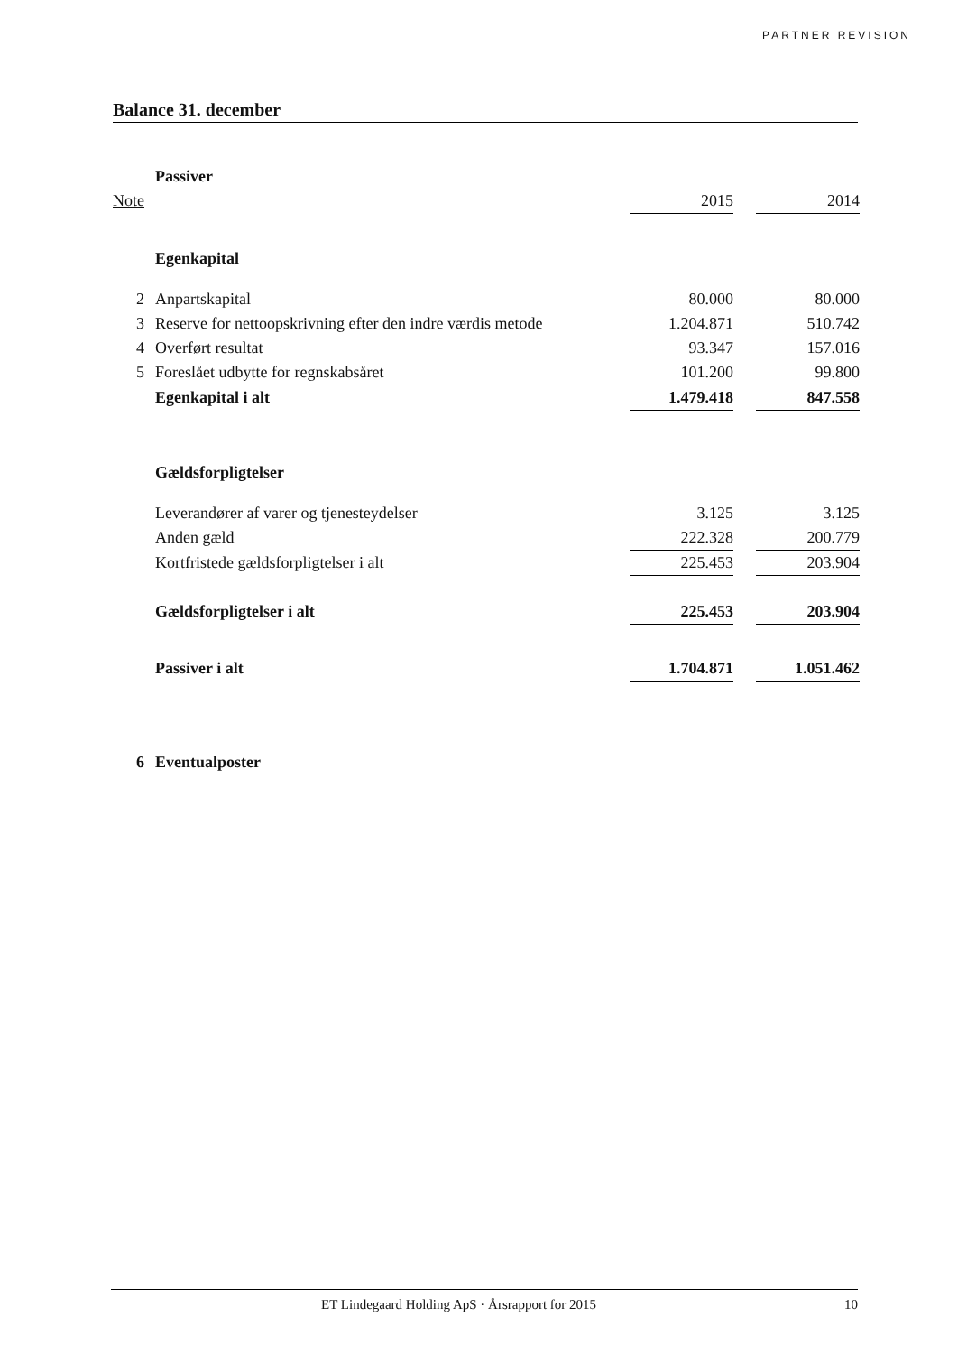PARTNER REVISION
Balance 31. december
| | Passiver | | | |
| Note | | 2015 | | 2014 |
| | Egenkapital | | | |
| 2 | Anpartskapital | 80.000 | | 80.000 |
| 3 | Reserve for nettoopskrivning efter den indre værdis metode | 1.204.871 | | 510.742 |
| 4 | Overført resultat | 93.347 | | 157.016 |
| 5 | Foreslået udbytte for regnskabsåret | 101.200 | | 99.800 |
| | Egenkapital i alt | 1.479.418 | | 847.558 |
| | Gældsforpligtelser | | | |
| | Leverandører af varer og tjenesteydelser | 3.125 | | 3.125 |
| | Anden gæld | 222.328 | | 200.779 |
| | Kortfristede gældsforpligtelser i alt | 225.453 | | 203.904 |
| | Gældsforpligtelser i alt | 225.453 | | 203.904 |
| | Passiver i alt | 1.704.871 | | 1.051.462 |
| 6 | Eventualposter | | | |
ET Lindegaard Holding ApS · Årsrapport for 2015 10